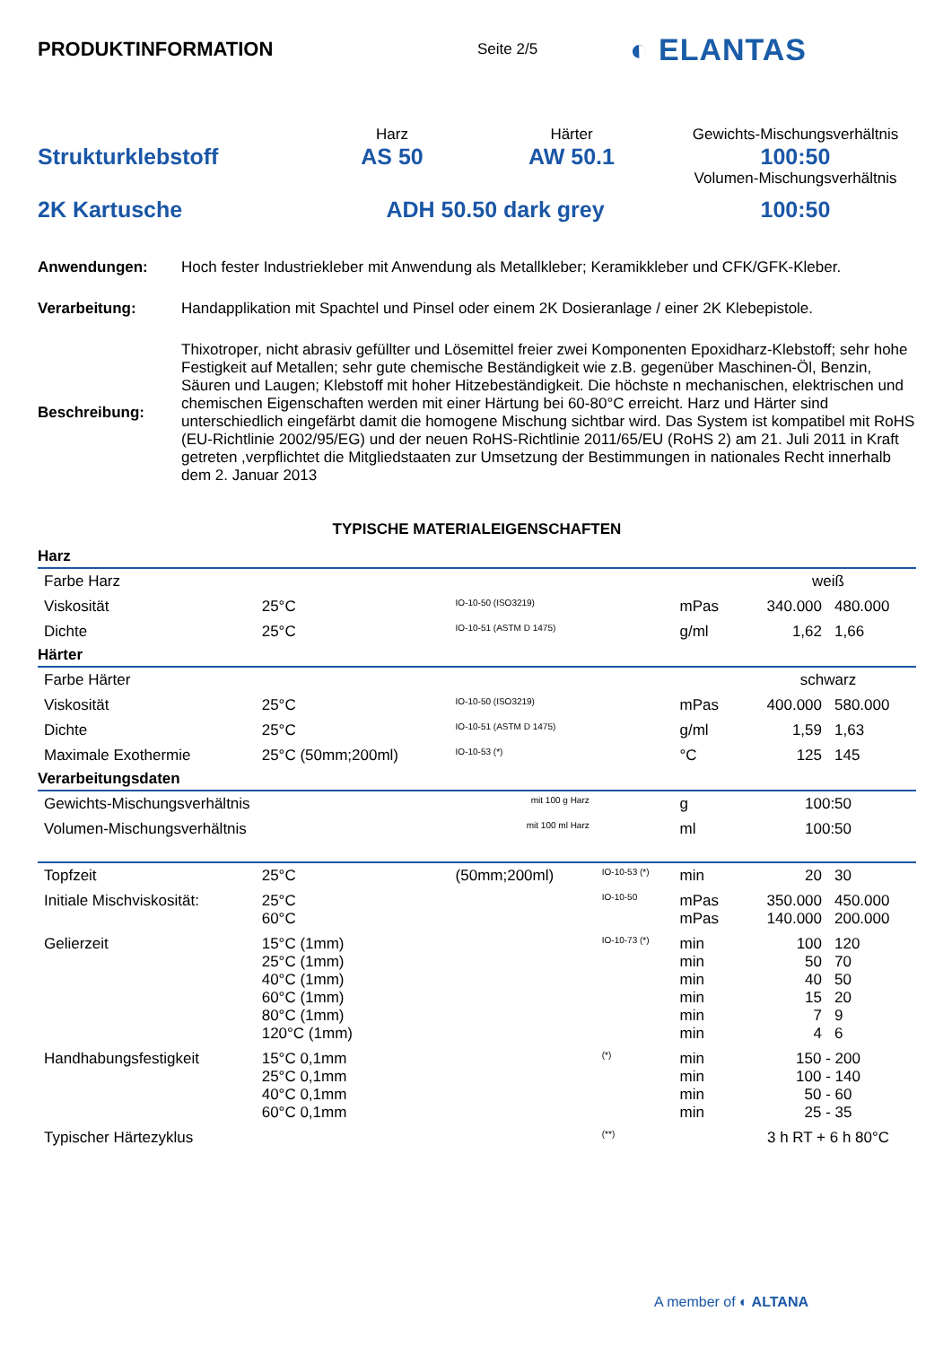PRODUKTINFORMATION
Seite 2/5
◐ ELANTAS
Harz
Härter
Gewichts-Mischungsverhältnis
Strukturklebstoff
AS 50
AW 50.1
100:50
Volumen-Mischungsverhältnis
2K Kartusche
ADH 50.50 dark grey
100:50
Anwendungen:
Hoch fester Industriekleber mit Anwendung als Metallkleber; Keramikkleber und CFK/GFK-Kleber.
Verarbeitung:
Handapplikation mit Spachtel und Pinsel oder einem 2K Dosieranlage / einer 2K Klebepistole.
Beschreibung:
Thixotroper, nicht abrasiv gefüllter und Lösemittel freier zwei Komponenten Epoxidharz-Klebstoff; sehr hohe Festigkeit auf Metallen; sehr gute chemische Beständigkeit wie z.B. gegenüber Maschinen-Öl, Benzin, Säuren und Laugen; Klebstoff mit hoher Hitzebeständigkeit. Die höchste n mechanischen, elektrischen und chemischen Eigenschaften werden mit einer Härtung bei 60-80°C erreicht. Harz und Härter sind unterschiedlich eingefärbt damit die homogene Mischung sichtbar wird. Das System ist kompatibel mit RoHS (EU-Richtlinie 2002/95/EG) und der neuen RoHS-Richtlinie 2011/65/EU (RoHS 2) am 21. Juli 2011 in Kraft getreten ,verpflichtet die Mitgliedstaaten zur Umsetzung der Bestimmungen in nationales Recht innerhalb dem 2. Januar 2013
TYPISCHE MATERIALEIGENSCHAFTEN
| Harz | | | | | | |
| Farbe Harz | | | | | weiß | |
| Viskosität | 25°C | IO-10-50 (ISO3219) | | mPas | 340.000 | 480.000 |
| Dichte | 25°C | IO-10-51 (ASTM D 1475) | | g/ml | 1,62 | 1,66 |
| Härter | | | | | | |
| Farbe Härter | | | | | schwarz | |
| Viskosität | 25°C | IO-10-50 (ISO3219) | | mPas | 400.000 | 580.000 |
| Dichte | 25°C | IO-10-51 (ASTM D 1475) | | g/ml | 1,59 | 1,63 |
| Maximale Exothermie | 25°C (50mm;200ml) | IO-10-53 (*) | | °C | 125 | 145 |
| Verarbeitungsdaten | | | | | | |
| Gewichts-Mischungsverhältnis | | mit 100 g Harz | | g | 100:50 | |
| Volumen-Mischungsverhältnis | | mit 100 ml Harz | | ml | 100:50 | |
| Topfzeit | 25°C | (50mm;200ml) | IO-10-53 (*) | min | 20 | 30 |
| Initiale Mischviskosität: | 25°C 60°C | | IO-10-50 | mPas mPas | 350.000 140.000 | 450.000 200.000 |
| Gelierzeit | 15°C (1mm) 25°C (1mm) 40°C (1mm) 60°C (1mm) 80°C (1mm) 120°C (1mm) | | IO-10-73 (*) | min min min min min min | 100 50 40 15 7 4 | 120 70 50 20 9 6 |
| Handhabungsfestigkeit | 15°C 0,1mm 25°C 0,1mm 40°C 0,1mm 60°C 0,1mm | | (*) | min min min min | 150 - 200 100 - 140 50 - 60 25 - 35 | |
| Typischer Härtezyklus | | | (**) | | 3 h RT + 6 h 80°C | |
A member of ◐ ALTANA